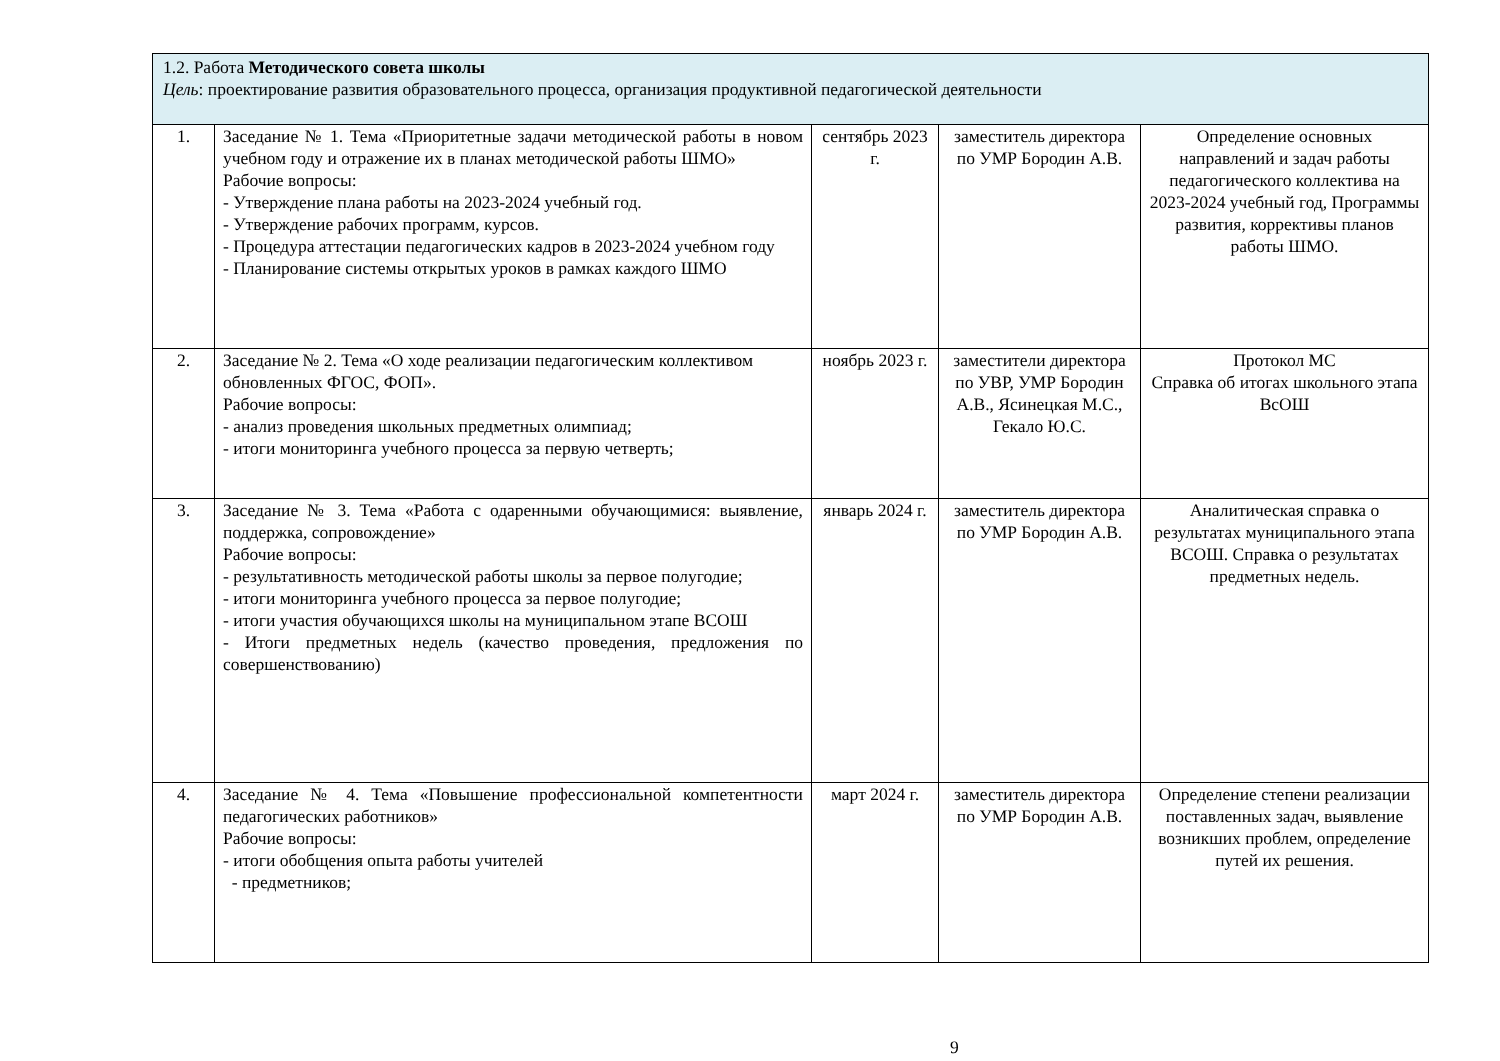| 1.2. Работа Методического совета школы Цель : проектирование развития образовательного процесса, организация продуктивной педагогической деятельности | | | | |
| 1. | Заседание № 1. Тема «Приоритетные задачи методической работы в новом учебном году и отражение их в планах методической работы ШМО» Рабочие вопросы: - Утверждение плана работы на 2023-2024 учебный год. - Утверждение рабочих программ, курсов. - Процедура аттестации педагогических кадров в 2023-2024 учебном году - Планирование системы открытых уроков в рамках каждого ШМО | сентябрь 2023 г. | заместитель директора по УМР Бородин А.В. | Определение основных направлений и задач работы педагогического коллектива на 2023-2024 учебный год, Программы развития, коррективы планов работы ШМО. |
| 2. | Заседание № 2. Тема «О ходе реализации педагогическим коллективом обновленных ФГОС, ФОП». Рабочие вопросы: - анализ проведения школьных предметных олимпиад; - итоги мониторинга учебного процесса за первую четверть; | ноябрь 2023 г. | заместители директора по УВР, УМР Бородин А.В., Ясинецкая М.С., Гекало Ю.С. | Протокол МС Справка об итогах школьного этапа ВсОШ |
| 3. | Заседание № 3. Тема «Работа с одаренными обучающимися: выявление, поддержка, сопровождение» Рабочие вопросы: - результативность методической работы школы за первое полугодие; - итоги мониторинга учебного процесса за первое полугодие; - итоги участия обучающихся школы на муниципальном этапе ВСОШ - Итоги предметных недель (качество проведения, предложения по совершенствованию) | январь 2024 г. | заместитель директора по УМР Бородин А.В. | Аналитическая справка о результатах муниципального этапа ВСОШ. Справка о результатах предметных недель. |
| 4. | Заседание № 4. Тема «Повышение профессиональной компетентности педагогических работников» Рабочие вопросы: - итоги обобщения опыта работы учителей - предметников; | март 2024 г. | заместитель директора по УМР Бородин А.В. | Определение степени реализации поставленных задач, выявление возникших проблем, определение путей их решения. |
9